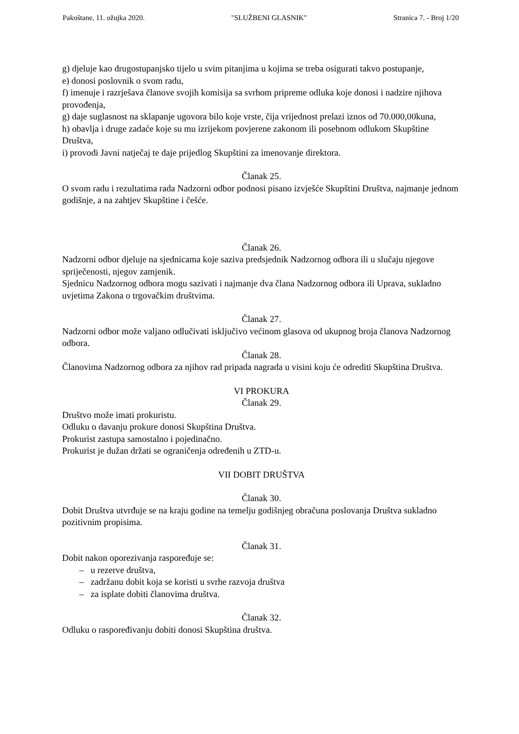Pakoštane, 11. ožujka 2020. "SLUŽBENI GLASNIK" Stranica 7. - Broj 1/20
g) djeluje kao drugostupanjsko tijelo u svim pitanjima u kojima se treba osigurati takvo postupanje,
e) donosi poslovnik o svom radu,
f) imenuje i razrješava članove svojih komisija sa svrhom pripreme odluka koje donosi i nadzire njihova provođenja,
g) daje suglasnost na sklapanje ugovora bilo koje vrste, čija vrijednost prelazi iznos od 70.000,00kuna,
h) obavlja i druge zadaće koje su mu izrijekom povjerene zakonom ili posebnom odlukom Skupštine Društva,
i) provodi Javni natječaj te daje prijedlog Skupštini za imenovanje direktora.
Članak 25.
O svom radu i rezultatima rada Nadzorni odbor podnosi pisano izvješće Skupštini Društva, najmanje jednom godišnje, a na zahtjev Skupštine i češće.
Članak 26.
Nadzorni odbor djeluje na sjednicama koje saziva predsjednik Nadzornog odbora ili u slučaju njegove spriječenosti, njegov zamjenik.
Sjednicu Nadzornog odbora mogu sazivati i najmanje dva člana Nadzornog odbora ili Uprava, sukladno uvjetima Zakona o trgovačkim društvima.
Članak 27.
Nadzorni odbor može valjano odlučivati isključivo većinom glasova od ukupnog broja članova Nadzornog odbora.
Članak 28.
Članovima Nadzornog odbora za njihov rad pripada nagrada u visini koju će odrediti Skupština Društva.
VI PROKURA
Članak 29.
Društvo može imati prokuristu.
Odluku o davanju prokure donosi Skupština Društva.
Prokurist zastupa samostalno i pojedinačno.
Prokurist je dužan držati se ograničenja određenih u ZTD-u.
VII DOBIT DRUŠTVA
Članak 30.
Dobit Društva utvrđuje se na kraju godine na temelju godišnjeg obračuna poslovanja Društva sukladno pozitivnim propisima.
Članak 31.
Dobit nakon oporezivanja raspoređuje se:
– u rezerve društva,
– zadržanu dobit koja se koristi u svrhe razvoja društva
– za isplate dobiti članovima društva.
Članak 32.
Odluku o raspoređivanju dobiti donosi Skupština društva.